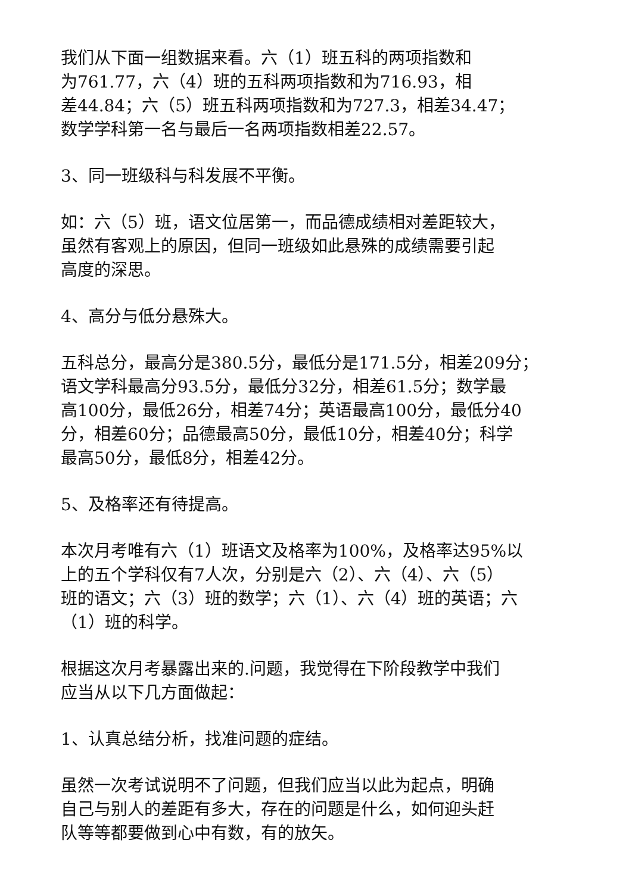我们从下面一组数据来看。六（1）班五科的两项指数和
为761.77，六（4）班的五科两项指数和为716.93，相
差44.84；六（5）班五科两项指数和为727.3，相差34.47；
数学学科第一名与最后一名两项指数相差22.57。
3、同一班级科与科发展不平衡。
如：六（5）班，语文位居第一，而品德成绩相对差距较大，
虽然有客观上的原因，但同一班级如此悬殊的成绩需要引起
高度的深思。
4、高分与低分悬殊大。
五科总分，最高分是380.5分，最低分是171.5分，相差209分；
语文学科最高分93.5分，最低分32分，相差61.5分；数学最
高100分，最低26分，相差74分；英语最高100分，最低分40
分，相差60分；品德最高50分，最低10分，相差40分；科学
最高50分，最低8分，相差42分。
5、及格率还有待提高。
本次月考唯有六（1）班语文及格率为100%，及格率达95%以
上的五个学科仅有7人次，分别是六（2）、六（4）、六（5）
班的语文；六（3）班的数学；六（1）、六（4）班的英语；六
（1）班的科学。
根据这次月考暴露出来的.问题，我觉得在下阶段教学中我们
应当从以下几方面做起：
1、认真总结分析，找准问题的症结。
虽然一次考试说明不了问题，但我们应当以此为起点，明确
自己与别人的差距有多大，存在的问题是什么，如何迎头赶
队等等都要做到心中有数，有的放矢。